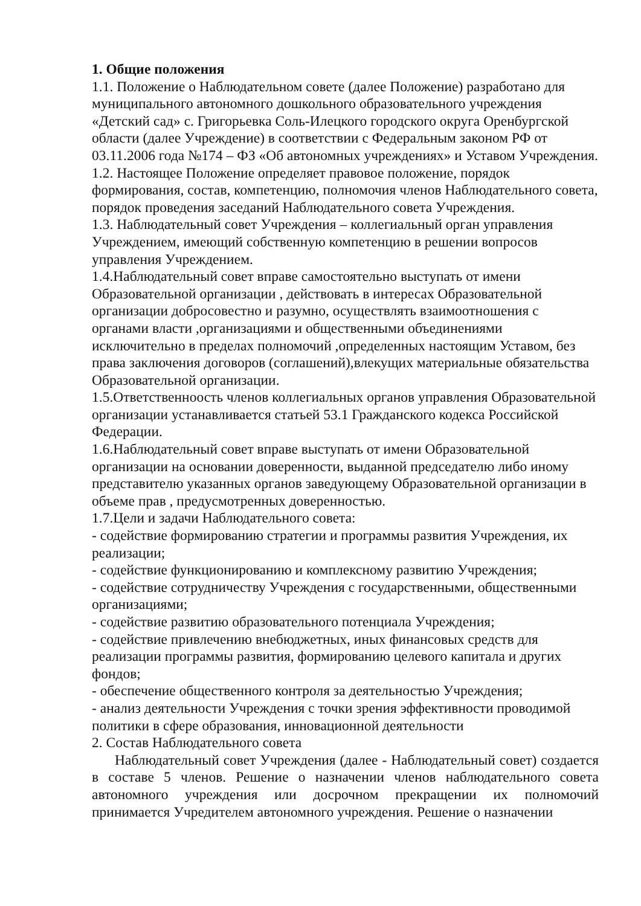1. Общие положения
1.1. Положение о Наблюдательном совете (далее Положение) разработано для муниципального автономного дошкольного образовательного учреждения «Детский сад» с. Григорьевка Соль-Илецкого городского округа Оренбургской области (далее Учреждение) в соответствии с Федеральным законом РФ от 03.11.2006 года №174 – ФЗ «Об автономных учреждениях» и Уставом Учреждения.
1.2. Настоящее Положение определяет правовое положение, порядок формирования, состав, компетенцию, полномочия членов Наблюдательного совета, порядок проведения заседаний Наблюдательного совета Учреждения.
1.3. Наблюдательный совет Учреждения – коллегиальный орган управления Учреждением, имеющий собственную компетенцию в решении вопросов управления Учреждением.
1.4.Наблюдательный совет вправе самостоятельно выступать от имени Образовательной организации , действовать в интересах Образовательной организации добросовестно и разумно, осуществлять взаимоотношения с органами власти ,организациями и общественными объединениями исключительно в пределах полномочий ,определенных настоящим Уставом, без права заключения договоров (соглашений),влекущих материальные обязательства Образовательной организации.
1.5.Ответственноость членов коллегиальных органов управления Образовательной организации устанавливается статьей 53.1 Гражданского кодекса Российской Федерации.
1.6.Наблюдательный совет вправе выступать от имени Образовательной организации на основании доверенности, выданной председателю либо иному представителю указанных органов заведующему Образовательной организации в объеме прав , предусмотренных доверенностью.
1.7.Цели и задачи Наблюдательного совета:
- содействие формированию стратегии и программы развития Учреждения, их реализации;
- содействие функционированию и комплексному развитию Учреждения;
- содействие сотрудничеству Учреждения с государственными, общественными организациями;
- содействие развитию образовательного потенциала Учреждения;
- содействие привлечению внебюджетных, иных финансовых средств для реализации программы развития, формированию целевого капитала и других фондов;
- обеспечение общественного контроля за деятельностью Учреждения;
- анализ деятельности Учреждения с точки зрения эффективности проводимой политики в сфере образования, инновационной деятельности
2. Состав Наблюдательного совета
Наблюдательный совет Учреждения (далее - Наблюдательный совет) создается в составе 5 членов. Решение о назначении членов наблюдательного совета автономного учреждения или досрочном прекращении их полномочий принимается Учредителем автономного учреждения. Решение о назначении